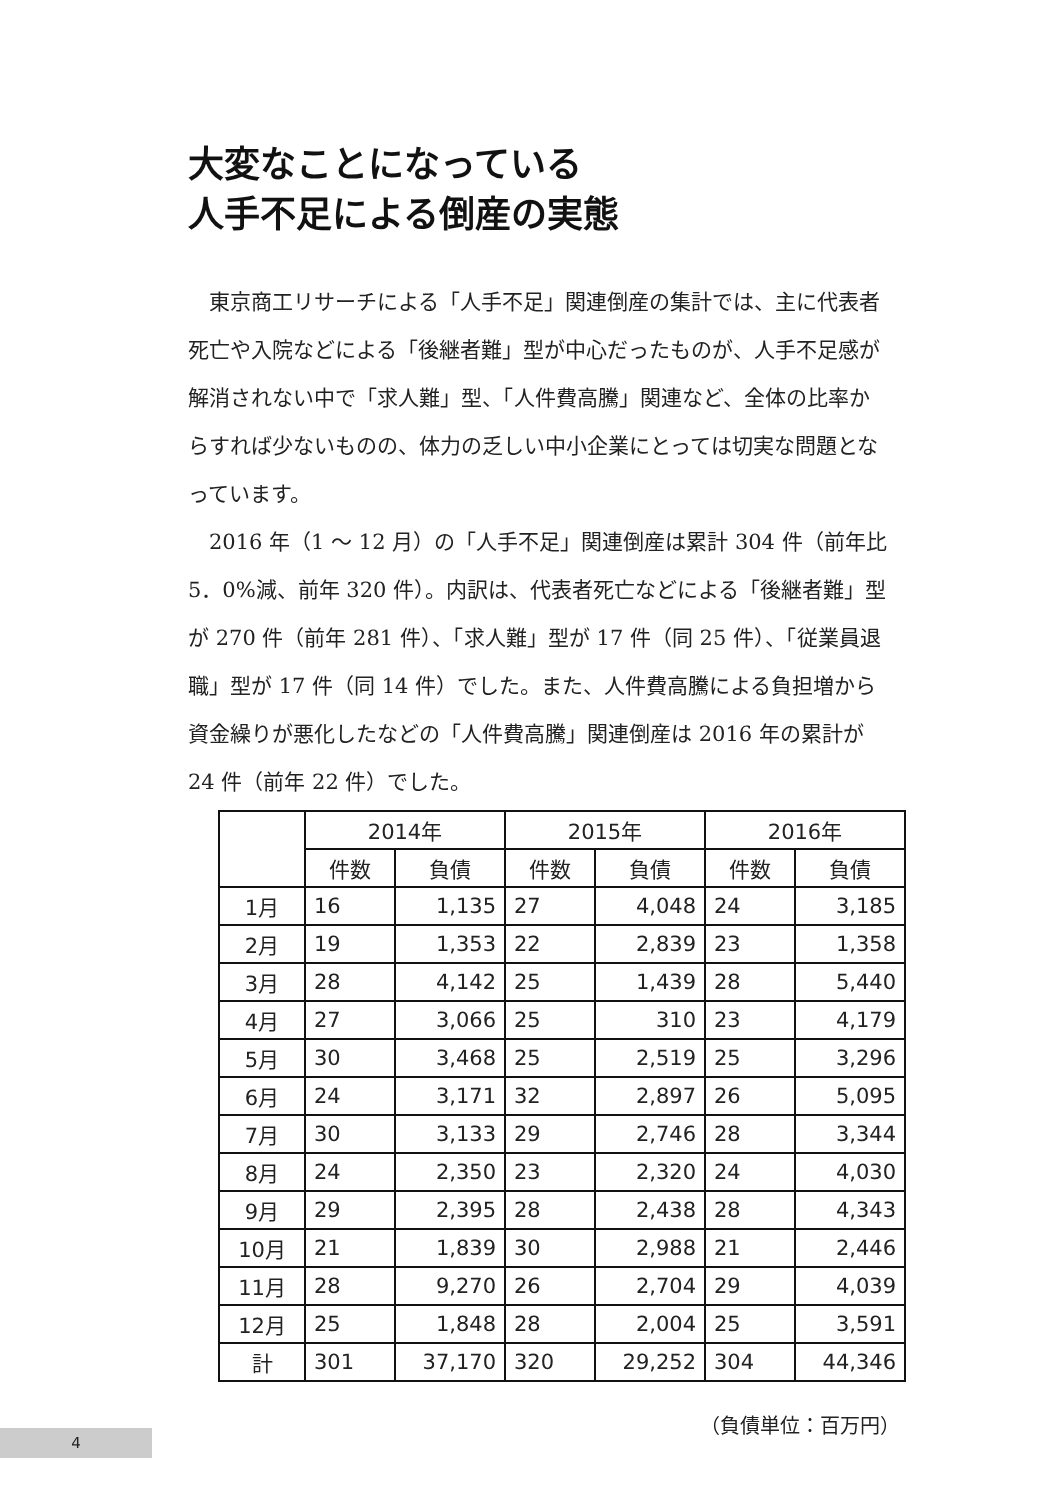大変なことになっている
人手不足による倒産の実態
東京商工リサーチによる「人手不足」関連倒産の集計では、主に代表者死亡や入院などによる「後継者難」型が中心だったものが、人手不足感が解消されない中で「求人難」型、「人件費高騰」関連など、全体の比率からすれば少ないものの、体力の乏しい中小企業にとっては切実な問題となっています。
2016 年（1 ～ 12 月）の「人手不足」関連倒産は累計 304 件（前年比 5．0%減、前年 320 件）。内訳は、代表者死亡などによる「後継者難」型が 270 件（前年 281 件）、「求人難」型が 17 件（同 25 件）、「従業員退職」型が 17 件（同 14 件）でした。また、人件費高騰による負担増から資金繰りが悪化したなどの「人件費高騰」関連倒産は 2016 年の累計が 24 件（前年 22 件）でした。
| | 2014年 | | 2015年 | | 2016年 | |
| --- | --- | --- | --- | --- | --- | --- |
| | 件数 | 負債 | 件数 | 負債 | 件数 | 負債 |
| 1月 | 16 | 1,135 | 27 | 4,048 | 24 | 3,185 |
| 2月 | 19 | 1,353 | 22 | 2,839 | 23 | 1,358 |
| 3月 | 28 | 4,142 | 25 | 1,439 | 28 | 5,440 |
| 4月 | 27 | 3,066 | 25 | 310 | 23 | 4,179 |
| 5月 | 30 | 3,468 | 25 | 2,519 | 25 | 3,296 |
| 6月 | 24 | 3,171 | 32 | 2,897 | 26 | 5,095 |
| 7月 | 30 | 3,133 | 29 | 2,746 | 28 | 3,344 |
| 8月 | 24 | 2,350 | 23 | 2,320 | 24 | 4,030 |
| 9月 | 29 | 2,395 | 28 | 2,438 | 28 | 4,343 |
| 10月 | 21 | 1,839 | 30 | 2,988 | 21 | 2,446 |
| 11月 | 28 | 9,270 | 26 | 2,704 | 29 | 4,039 |
| 12月 | 25 | 1,848 | 28 | 2,004 | 25 | 3,591 |
| 計 | 301 | 37,170 | 320 | 29,252 | 304 | 44,346 |
（負債単位：百万円）
4